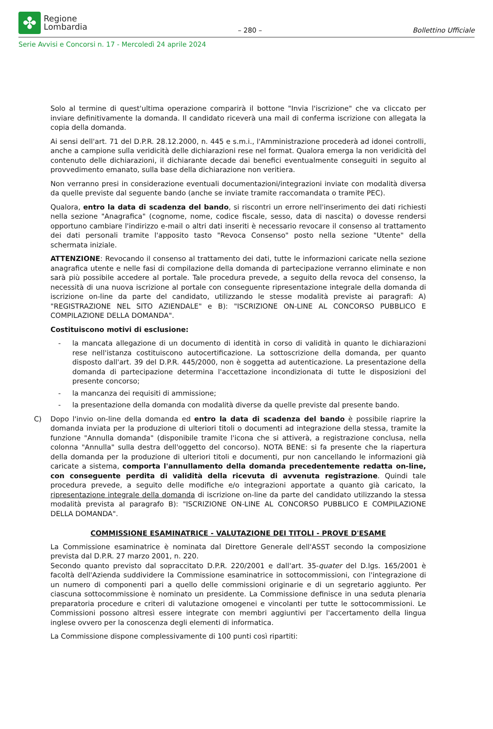✤
Regione
Lombardia
– 280 –
Bollettino Ufficiale
Serie Avvisi e Concorsi n. 17 - Mercoledì 24 aprile 2024
Solo al termine di quest'ultima operazione comparirà il bottone "Invia l'iscrizione" che va cliccato per inviare definitivamente la domanda. Il candidato riceverà una mail di conferma iscrizione con allegata la copia della domanda.
Ai sensi dell'art. 71 del D.P.R. 28.12.2000, n. 445 e s.m.i., l'Amministrazione procederà ad idonei controlli, anche a campione sulla veridicità delle dichiarazioni rese nel format. Qualora emerga la non veridicità del contenuto delle dichiarazioni, il dichiarante decade dai benefici eventualmente conseguiti in seguito al provvedimento emanato, sulla base della dichiarazione non veritiera.
Non verranno presi in considerazione eventuali documentazioni/integrazioni inviate con modalità diversa da quelle previste dal seguente bando (anche se inviate tramite raccomandata o tramite PEC).
Qualora, entro la data di scadenza del bando, si riscontri un errore nell'inserimento dei dati richiesti nella sezione "Anagrafica" (cognome, nome, codice fiscale, sesso, data di nascita) o dovesse rendersi opportuno cambiare l'indirizzo e-mail o altri dati inseriti è necessario revocare il consenso al trattamento dei dati personali tramite l'apposito tasto "Revoca Consenso" posto nella sezione "Utente" della schermata iniziale.
ATTENZIONE: Revocando il consenso al trattamento dei dati, tutte le informazioni caricate nella sezione anagrafica utente e nelle fasi di compilazione della domanda di partecipazione verranno eliminate e non sarà più possibile accedere al portale. Tale procedura prevede, a seguito della revoca del consenso, la necessità di una nuova iscrizione al portale con conseguente ripresentazione integrale della domanda di iscrizione on-line da parte del candidato, utilizzando le stesse modalità previste ai paragrafi: A) "REGISTRAZIONE NEL SITO AZIENDALE" e B): "ISCRIZIONE ON-LINE AL CONCORSO PUBBLICO E COMPILAZIONE DELLA DOMANDA".
Costituiscono motivi di esclusione:
- la mancata allegazione di un documento di identità in corso di validità in quanto le dichiarazioni rese nell'istanza costituiscono autocertificazione. La sottoscrizione della domanda, per quanto disposto dall'art. 39 del D.P.R. 445/2000, non è soggetta ad autenticazione. La presentazione della domanda di partecipazione determina l'accettazione incondizionata di tutte le disposizioni del presente concorso;
- la mancanza dei requisiti di ammissione;
- la presentazione della domanda con modalità diverse da quelle previste dal presente bando.
C) Dopo l'invio on-line della domanda ed entro la data di scadenza del bando è possibile riaprire la domanda inviata per la produzione di ulteriori titoli o documenti ad integrazione della stessa, tramite la funzione "Annulla domanda" (disponibile tramite l'icona che si attiverà, a registrazione conclusa, nella colonna "Annulla" sulla destra dell'oggetto del concorso). NOTA BENE: si fa presente che la riapertura della domanda per la produzione di ulteriori titoli e documenti, pur non cancellando le informazioni già caricate a sistema, comporta l'annullamento della domanda precedentemente redatta on-line, con conseguente perdita di validità della ricevuta di avvenuta registrazione. Quindi tale procedura prevede, a seguito delle modifiche e/o integrazioni apportate a quanto già caricato, la ripresentazione integrale della domanda di iscrizione on-line da parte del candidato utilizzando la stessa modalità prevista al paragrafo B): "ISCRIZIONE ON-LINE AL CONCORSO PUBBLICO E COMPILAZIONE DELLA DOMANDA".
COMMISSIONE ESAMINATRICE - VALUTAZIONE DEI TITOLI - PROVE D'ESAME
La Commissione esaminatrice è nominata dal Direttore Generale dell'ASST secondo la composizione prevista dal D.P.R. 27 marzo 2001, n. 220.
Secondo quanto previsto dal sopraccitato D.P.R. 220/2001 e dall'art. 35-quater del D.lgs. 165/2001 è facoltà dell'Azienda suddividere la Commissione esaminatrice in sottocommissioni, con l'integrazione di un numero di componenti pari a quello delle commissioni originarie e di un segretario aggiunto. Per ciascuna sottocommissione è nominato un presidente. La Commissione definisce in una seduta plenaria preparatoria procedure e criteri di valutazione omogenei e vincolanti per tutte le sottocommissioni. Le Commissioni possono altresì essere integrate con membri aggiuntivi per l'accertamento della lingua inglese ovvero per la conoscenza degli elementi di informatica.
La Commissione dispone complessivamente di 100 punti così ripartiti: